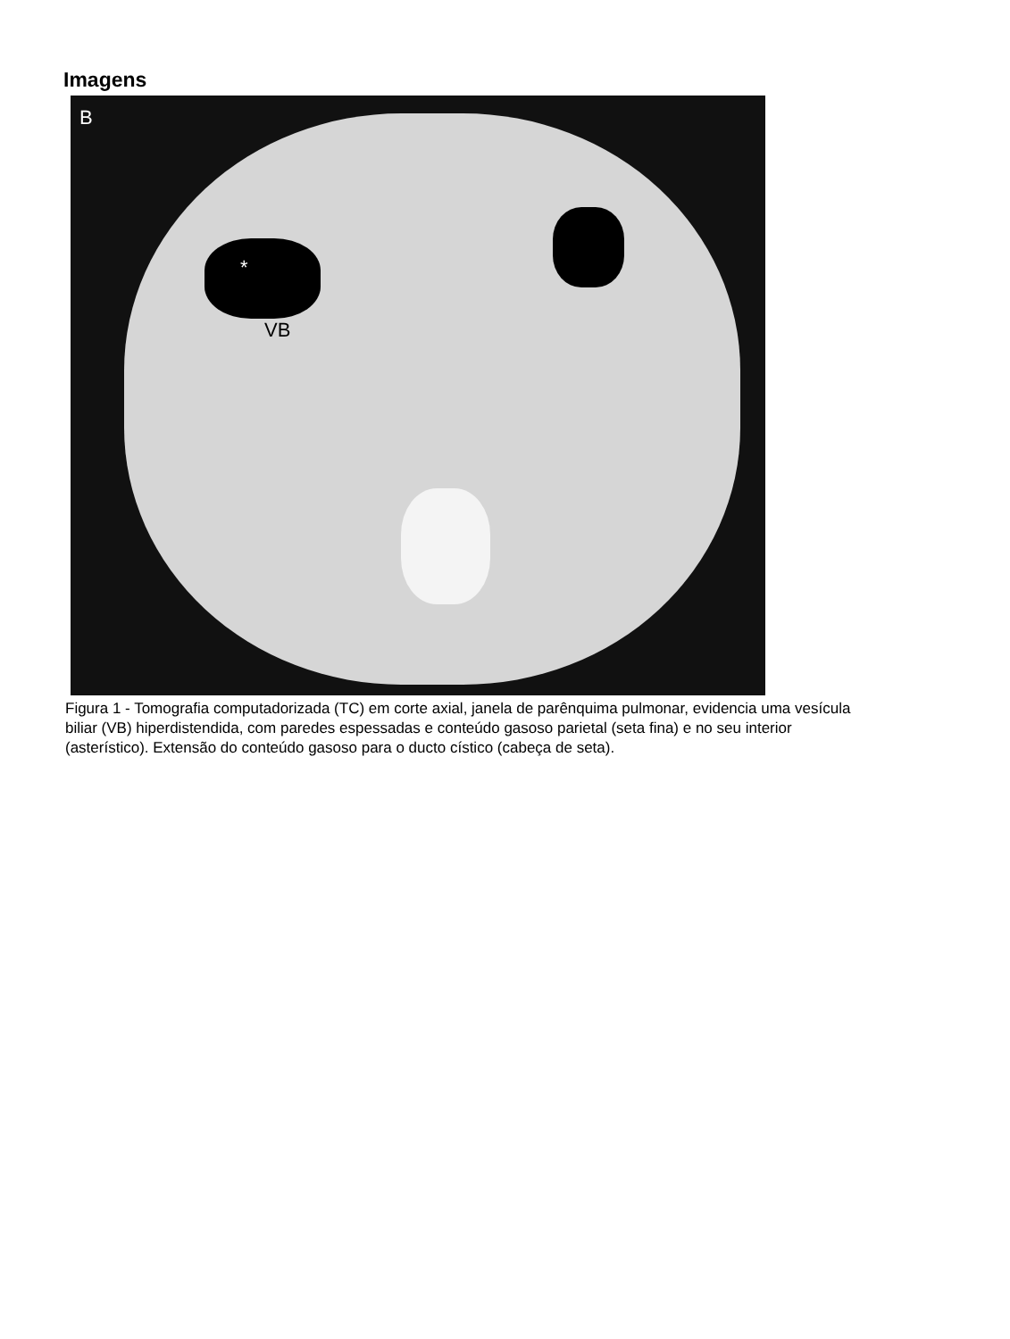Imagens
B
*
VB
Figura 1 - Tomografia computadorizada (TC) em corte axial, janela de parênquima pulmonar, evidencia uma vesícula biliar (VB) hiperdistendida, com paredes espessadas e conteúdo gasoso parietal (seta fina) e no seu interior (asterístico). Extensão do conteúdo gasoso para o ducto cístico (cabeça de seta).